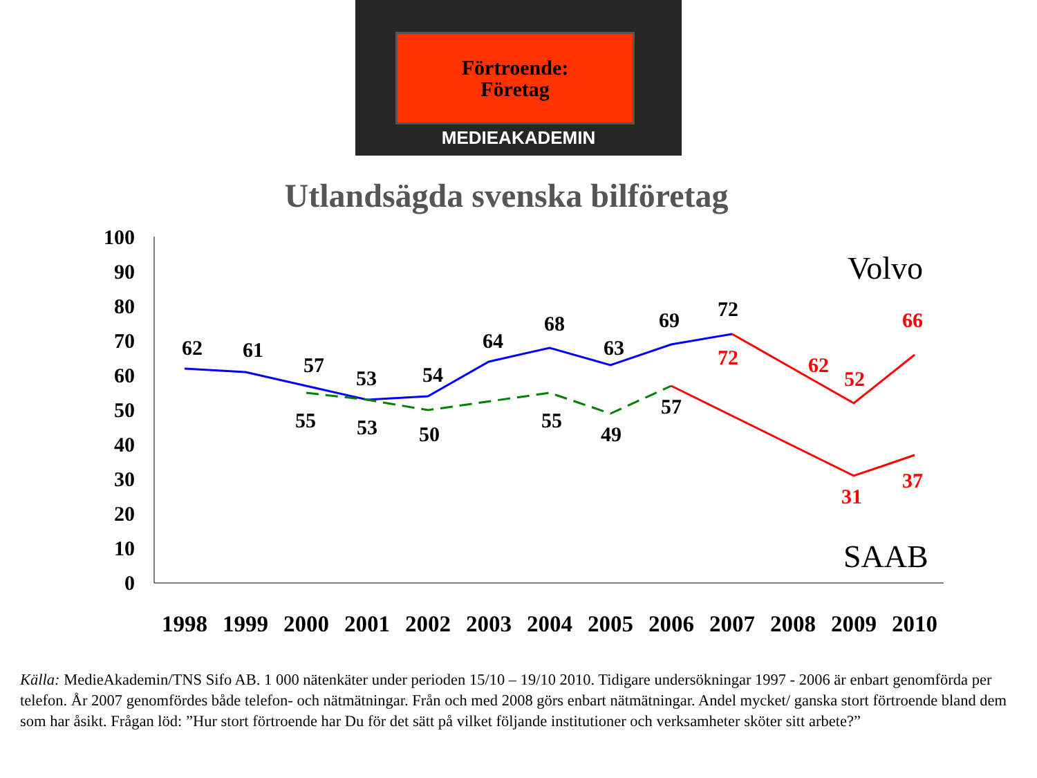Förtroende:
Företag
MEDIEAKADEMIN
Utlandsägda svenska bilföretag
100
90
80
70
60
50
40
30
20
10
0
62
61
57
53
54
64
68
63
69
72
55
53
50
55
49
57
72
62
52
66
31
37
1998
1999
2000
2001
2002
2003
2004
2005
2006
2007
2008
2009
2010
Volvo
SAAB
Källa: MedieAkademin/TNS Sifo AB. 1 000 nätenkäter under perioden 15/10 – 19/10 2010. Tidigare undersökningar 1997 - 2006 är enbart genomförda per telefon. År 2007 genomfördes både telefon- och nätmätningar. Från och med 2008 görs enbart nätmätningar. Andel mycket/ ganska stort förtroende bland dem som har åsikt. Frågan löd: ”Hur stort förtroende har Du för det sätt på vilket följande institutioner och verksamheter sköter sitt arbete?”